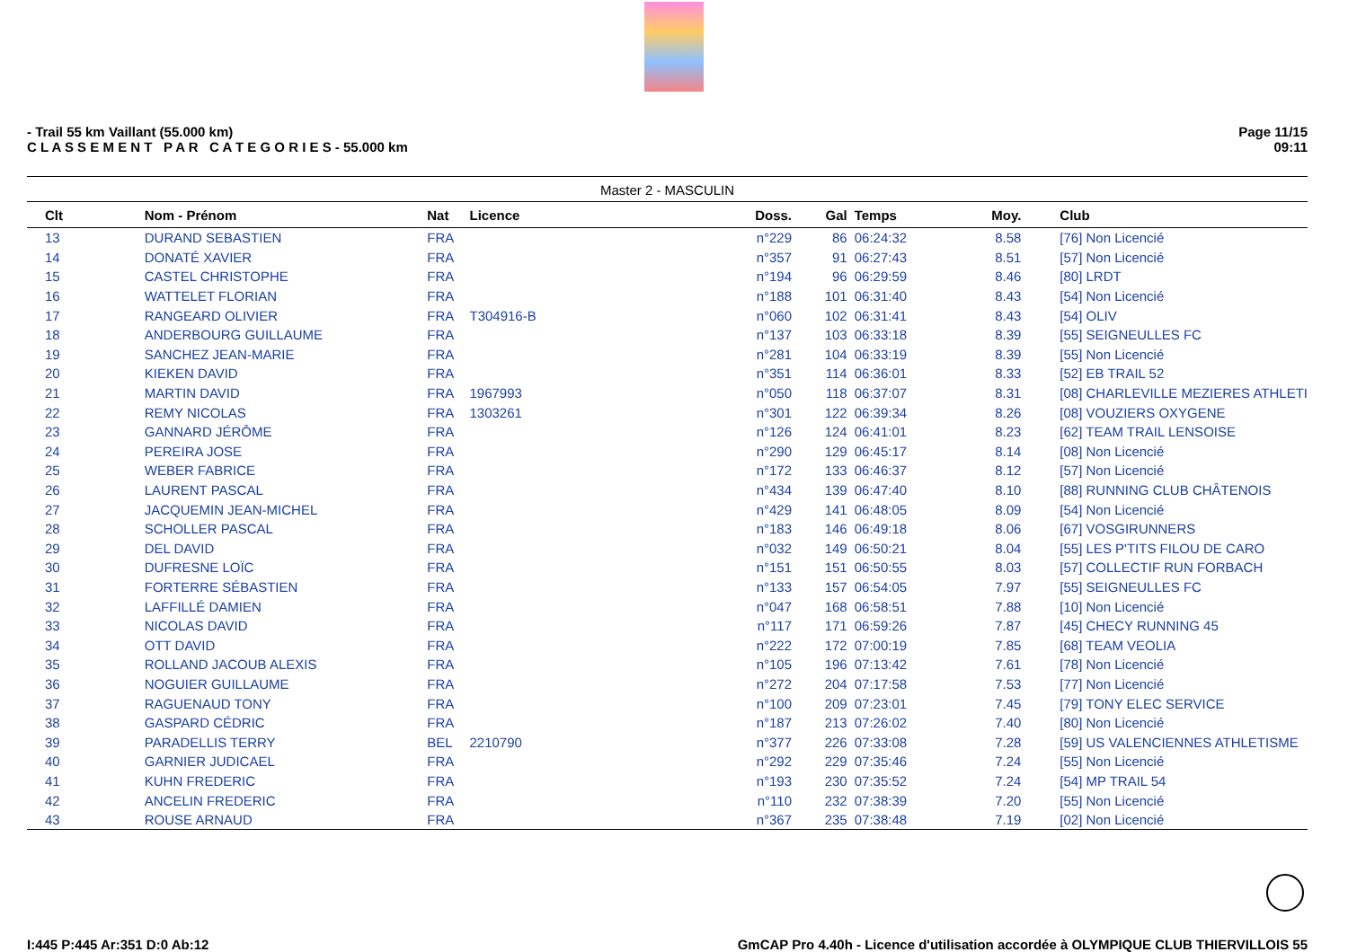- Trail 55 km Vaillant (55.000 km)
C L A S S E M E N T P A R C A T E G O R I E S - 55.000 km
Page 11/15
09:11
Master 2 - MASCULIN
| Clt | Nom - Prénom | Nat | Licence | Doss. | Gal | Temps | Moy. | Club |
| --- | --- | --- | --- | --- | --- | --- | --- | --- |
| 13 | DURAND SEBASTIEN | FRA | | n°229 | 86 | 06:24:32 | 8.58 | [76] Non Licencié |
| 14 | DONATÉ XAVIER | FRA | | n°357 | 91 | 06:27:43 | 8.51 | [57] Non Licencié |
| 15 | CASTEL CHRISTOPHE | FRA | | n°194 | 96 | 06:29:59 | 8.46 | [80] LRDT |
| 16 | WATTELET FLORIAN | FRA | | n°188 | 101 | 06:31:40 | 8.43 | [54] Non Licencié |
| 17 | RANGEARD OLIVIER | FRA | T304916-B | n°060 | 102 | 06:31:41 | 8.43 | [54] OLIV |
| 18 | ANDERBOURG GUILLAUME | FRA | | n°137 | 103 | 06:33:18 | 8.39 | [55] SEIGNEULLES FC |
| 19 | SANCHEZ JEAN-MARIE | FRA | | n°281 | 104 | 06:33:19 | 8.39 | [55] Non Licencié |
| 20 | KIEKEN DAVID | FRA | | n°351 | 114 | 06:36:01 | 8.33 | [52] EB TRAIL 52 |
| 21 | MARTIN DAVID | FRA | 1967993 | n°050 | 118 | 06:37:07 | 8.31 | [08] CHARLEVILLE MEZIERES ATHLETI |
| 22 | REMY NICOLAS | FRA | 1303261 | n°301 | 122 | 06:39:34 | 8.26 | [08] VOUZIERS OXYGENE |
| 23 | GANNARD JÉRÔME | FRA | | n°126 | 124 | 06:41:01 | 8.23 | [62] TEAM TRAIL LENSOISE |
| 24 | PEREIRA JOSE | FRA | | n°290 | 129 | 06:45:17 | 8.14 | [08] Non Licencié |
| 25 | WEBER FABRICE | FRA | | n°172 | 133 | 06:46:37 | 8.12 | [57] Non Licencié |
| 26 | LAURENT PASCAL | FRA | | n°434 | 139 | 06:47:40 | 8.10 | [88] RUNNING CLUB CHÂTENOIS |
| 27 | JACQUEMIN JEAN-MICHEL | FRA | | n°429 | 141 | 06:48:05 | 8.09 | [54] Non Licencié |
| 28 | SCHOLLER PASCAL | FRA | | n°183 | 146 | 06:49:18 | 8.06 | [67] VOSGIRUNNERS |
| 29 | DEL DAVID | FRA | | n°032 | 149 | 06:50:21 | 8.04 | [55] LES P'TITS FILOU DE CARO |
| 30 | DUFRESNE LOÏC | FRA | | n°151 | 151 | 06:50:55 | 8.03 | [57] COLLECTIF RUN FORBACH |
| 31 | FORTERRE SÉBASTIEN | FRA | | n°133 | 157 | 06:54:05 | 7.97 | [55] SEIGNEULLES FC |
| 32 | LAFFILLÉ DAMIEN | FRA | | n°047 | 168 | 06:58:51 | 7.88 | [10] Non Licencié |
| 33 | NICOLAS DAVID | FRA | | n°117 | 171 | 06:59:26 | 7.87 | [45] CHECY RUNNING 45 |
| 34 | OTT DAVID | FRA | | n°222 | 172 | 07:00:19 | 7.85 | [68] TEAM VEOLIA |
| 35 | ROLLAND JACOUB ALEXIS | FRA | | n°105 | 196 | 07:13:42 | 7.61 | [78] Non Licencié |
| 36 | NOGUIER GUILLAUME | FRA | | n°272 | 204 | 07:17:58 | 7.53 | [77] Non Licencié |
| 37 | RAGUENAUD TONY | FRA | | n°100 | 209 | 07:23:01 | 7.45 | [79] TONY ELEC SERVICE |
| 38 | GASPARD CÉDRIC | FRA | | n°187 | 213 | 07:26:02 | 7.40 | [80] Non Licencié |
| 39 | PARADELLIS TERRY | BEL | 2210790 | n°377 | 226 | 07:33:08 | 7.28 | [59] US VALENCIENNES ATHLETISME |
| 40 | GARNIER JUDICAEL | FRA | | n°292 | 229 | 07:35:46 | 7.24 | [55] Non Licencié |
| 41 | KUHN FREDERIC | FRA | | n°193 | 230 | 07:35:52 | 7.24 | [54] MP TRAIL 54 |
| 42 | ANCELIN FREDERIC | FRA | | n°110 | 232 | 07:38:39 | 7.20 | [55] Non Licencié |
| 43 | ROUSE ARNAUD | FRA | | n°367 | 235 | 07:38:48 | 7.19 | [02] Non Licencié |
I:445 P:445 Ar:351 D:0 Ab:12 GmCAP Pro 4.40h - Licence d'utilisation accordée à OLYMPIQUE CLUB THIERVILLOIS 55